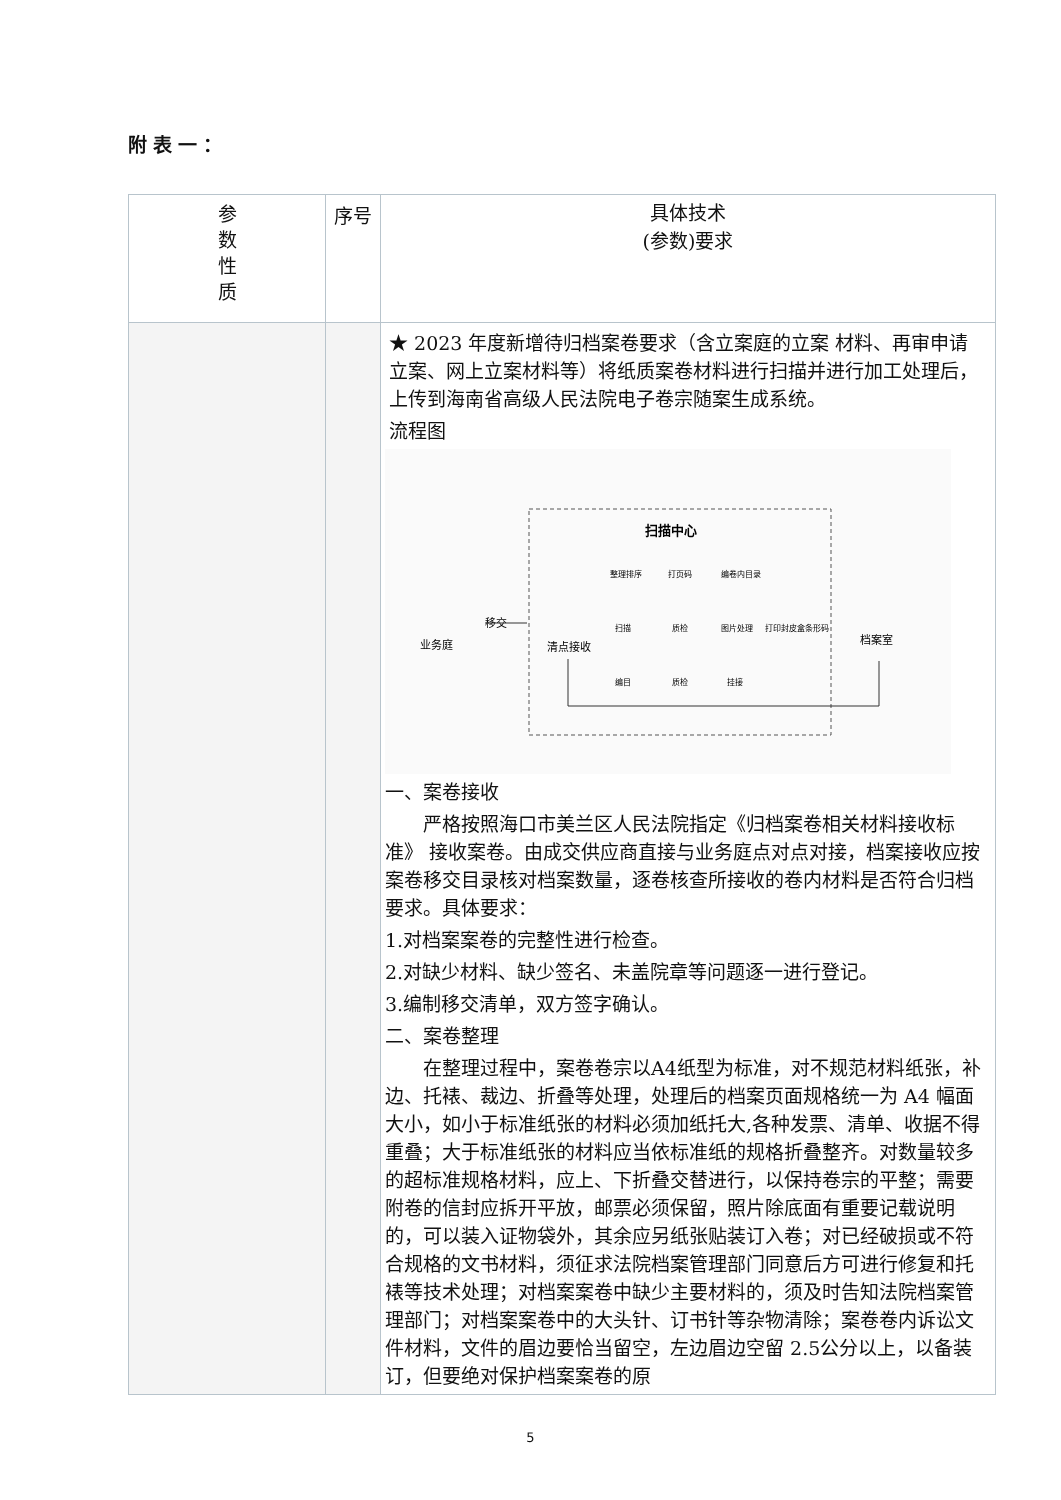附表一：
| 参 数 性 质 | 序号 | 具体技术 (参数)要求 |
| --- | --- | --- |
| | | ★ 2023 年度新增待归档案卷要求（含立案庭的立案 材料、再审申请立案、网上立案材料等）将纸质案卷材料进行扫描并进行加工处理后，上传到海南省高级人民法院电子卷宗随案生成系统。 流程图 扫描中心 业务庭 移交 清点接收 档案室 整理排序 打页码 编卷内目录 扫描 质检 图片处理 打印封皮盒条形码 编目 质检 挂接 一、案卷接收 严格按照海口市美兰区人民法院指定《归档案卷相关材料接收标准》 接收案卷。由成交供应商直接与业务庭点对点对接，档案接收应按案卷移交目录核对档案数量，逐卷核查所接收的卷内材料是否符合归档要求。具体要求： 1.对档案案卷的完整性进行检查。 2.对缺少材料、缺少签名、未盖院章等问题逐一进行登记。 3.编制移交清单，双方签字确认。 二、案卷整理 在整理过程中，案卷卷宗以A4纸型为标准，对不规范材料纸张，补边、托裱、裁边、折叠等处理，处理后的档案页面规格统一为 A4 幅面大小，如小于标准纸张的材料必须加纸托大,各种发票、清单、收据不得重叠；大于标准纸张的材料应当依标准纸的规格折叠整齐。对数量较多的超标准规格材料，应上、下折叠交替进行，以保持卷宗的平整；需要附卷的信封应拆开平放，邮票必须保留，照片除底面有重要记载说明的，可以装入证物袋外，其余应另纸张贴装订入卷；对已经破损或不符合规格的文书材料，须征求法院档案管理部门同意后方可进行修复和托裱等技术处理；对档案案卷中缺少主要材料的，须及时告知法院档案管理部门；对档案案卷中的大头针、订书针等杂物清除；案卷卷内诉讼文件材料，文件的眉边要恰当留空，左边眉边空留 2.5公分以上，以备装订，但要绝对保护档案案卷的原 |
5